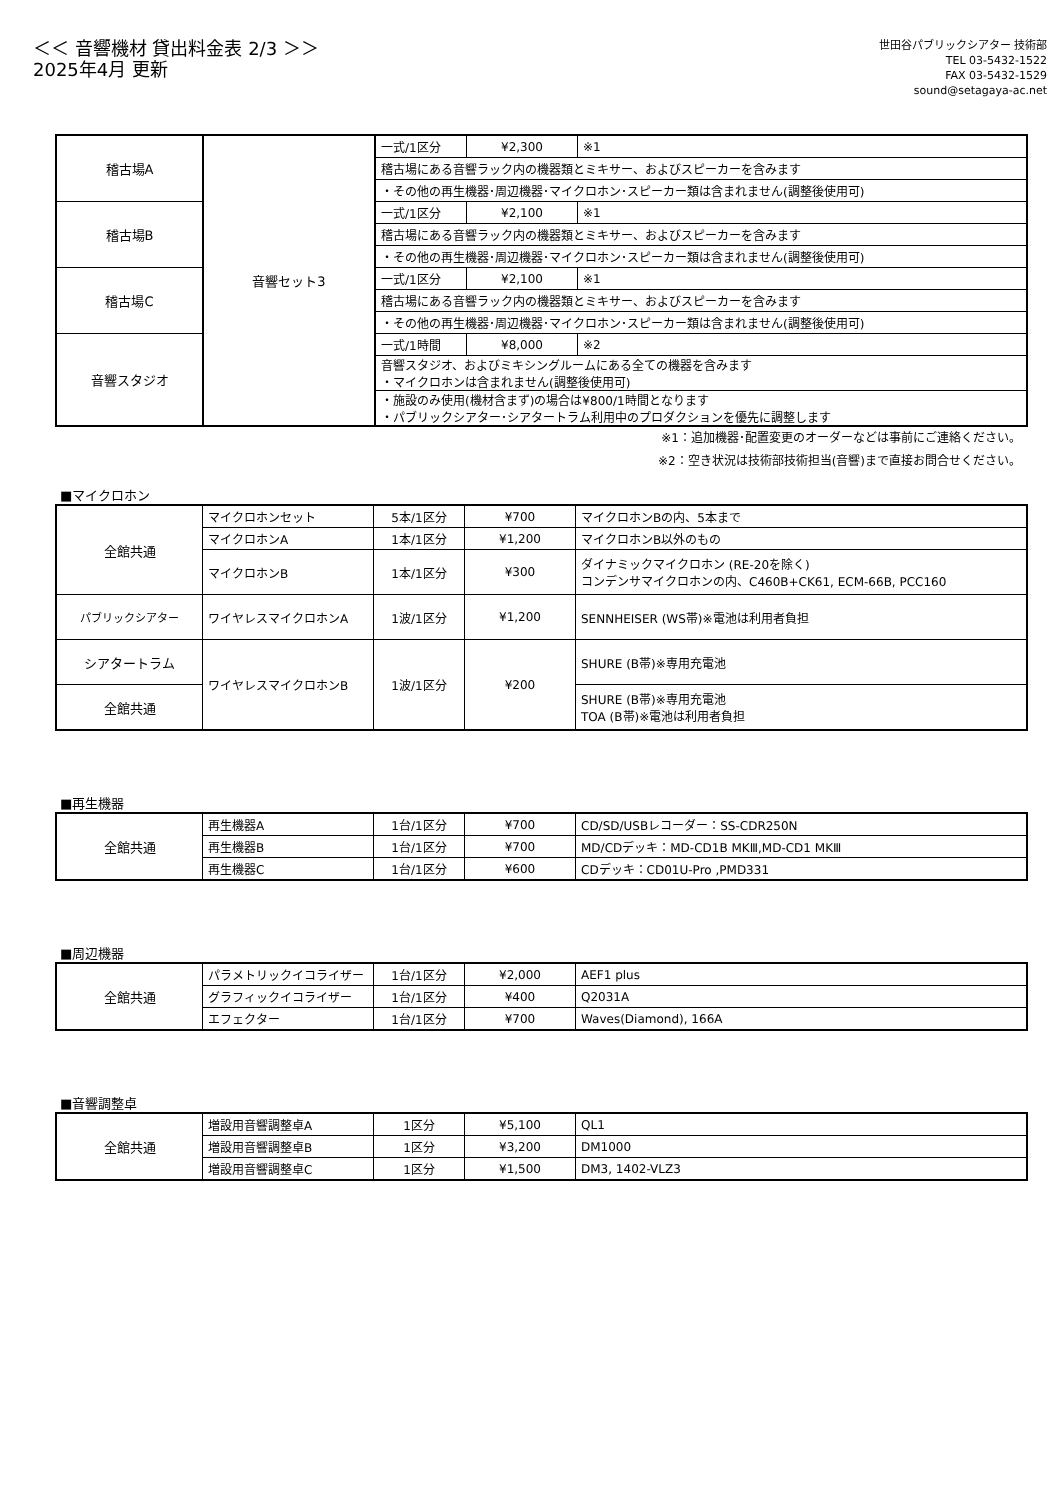＜＜ 音響機材 貸出料金表 2/3 ＞＞
2025年4月 更新
世田谷パブリックシアター 技術部
TEL 03-5432-1522
FAX 03-5432-1529
sound@setagaya-ac.net
| 稽古場A | 音響セット3 | 一式/1区分 | ¥2,300 | ※1 |
| | | 稽古場にある音響ラック内の機器類とミキサー、およびスピーカーを含みます | | |
| | | ・その他の再生機器･周辺機器･マイクロホン･スピーカー類は含まれません(調整後使用可) | | |
| 稽古場B | | 一式/1区分 | ¥2,100 | ※1 |
| | | 稽古場にある音響ラック内の機器類とミキサー、およびスピーカーを含みます | | |
| | | ・その他の再生機器･周辺機器･マイクロホン･スピーカー類は含まれません(調整後使用可) | | |
| 稽古場C | | 一式/1区分 | ¥2,100 | ※1 |
| | | 稽古場にある音響ラック内の機器類とミキサー、およびスピーカーを含みます | | |
| | | ・その他の再生機器･周辺機器･マイクロホン･スピーカー類は含まれません(調整後使用可) | | |
| 音響スタジオ | | 一式/1時間 | ¥8,000 | ※2 |
| | | 音響スタジオ、およびミキシングルームにある全ての機器を含みます ・マイクロホンは含まれません(調整後使用可) | | |
| | | ・施設のみ使用(機材含まず)の場合は¥800/1時間となります ・パブリックシアター･シアタートラム利用中のプロダクションを優先に調整します | | |
※1：追加機器･配置変更のオーダーなどは事前にご連絡ください。
※2：空き状況は技術部技術担当(音響)まで直接お問合せください。
■マイクロホン
| 全館共通 | マイクロホンセット | 5本/1区分 | ¥700 | マイクロホンBの内、5本まで |
| | マイクロホンA | 1本/1区分 | ¥1,200 | マイクロホンB以外のもの |
| | マイクロホンB | 1本/1区分 | ¥300 | ダイナミックマイクロホン (RE-20を除く) コンデンサマイクロホンの内、C460B+CK61, ECM-66B, PCC160 |
| パブリックシアター | ワイヤレスマイクロホンA | 1波/1区分 | ¥1,200 | SENNHEISER (WS帯)※電池は利用者負担 |
| シアタートラム | ワイヤレスマイクロホンB | 1波/1区分 | ¥200 | SHURE (B帯)※専用充電池 |
| 全館共通 | | | | SHURE (B帯)※専用充電池 TOA (B帯)※電池は利用者負担 |
■再生機器
| 全館共通 | 再生機器A | 1台/1区分 | ¥700 | CD/SD/USBレコーダー：SS-CDR250N |
| | 再生機器B | 1台/1区分 | ¥700 | MD/CDデッキ：MD-CD1B MKⅢ,MD-CD1 MKⅢ |
| | 再生機器C | 1台/1区分 | ¥600 | CDデッキ：CD01U-Pro ,PMD331 |
■周辺機器
| 全館共通 | パラメトリックイコライザー | 1台/1区分 | ¥2,000 | AEF1 plus |
| | グラフィックイコライザー | 1台/1区分 | ¥400 | Q2031A |
| | エフェクター | 1台/1区分 | ¥700 | Waves(Diamond), 166A |
■音響調整卓
| 全館共通 | 増設用音響調整卓A | 1区分 | ¥5,100 | QL1 |
| | 増設用音響調整卓B | 1区分 | ¥3,200 | DM1000 |
| | 増設用音響調整卓C | 1区分 | ¥1,500 | DM3, 1402-VLZ3 |